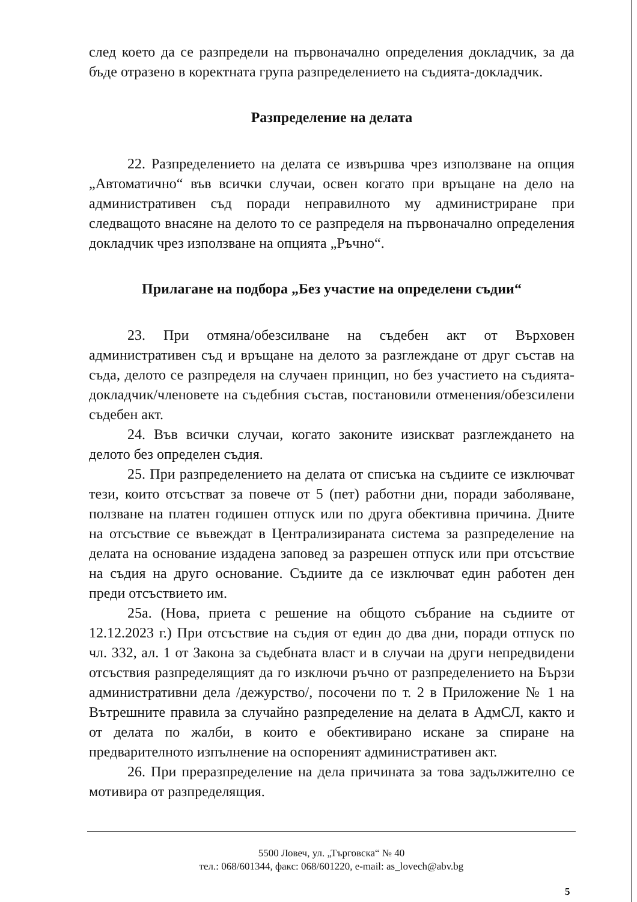след което да се разпредели на първоначално определения докладчик, за да бъде отразено в коректната група разпределението на съдията-докладчик.
Разпределение на делата
22. Разпределението на делата се извършва чрез използване на опция „Автоматично“ във всички случаи, освен когато при връщане на дело на административен съд поради неправилното му администриране при следващото внасяне на делото то се разпределя на първоначално определения докладчик чрез използване на опцията „Ръчно“.
Прилагане на подбора „Без участие на определени съдии“
23. При отмяна/обезсилване на съдебен акт от Върховен административен съд и връщане на делото за разглеждане от друг състав на съда, делото се разпределя на случаен принцип, но без участието на съдията-докладчик/членовете на съдебния състав, постановили отменения/обезсилени съдебен акт.
24. Във всички случаи, когато законите изискват разглеждането на делото без определен съдия.
25. При разпределението на делата от списъка на съдиите се изключват тези, които отсъстват за повече от 5 (пет) работни дни, поради заболяване, ползване на платен годишен отпуск или по друга обективна причина. Дните на отсъствие се въвеждат в Централизираната система за разпределение на делата на основание издадена заповед за разрешен отпуск или при отсъствие на съдия на друго основание. Съдиите да се изключват един работен ден преди отсъствието им.
25а. (Нова, приета с решение на общото събрание на съдиите от 12.12.2023 г.) При отсъствие на съдия от един до два дни, поради отпуск по чл. 332, ал. 1 от Закона за съдебната власт и в случаи на други непредвидени отсъствия разпределящият да го изключи ръчно от разпределението на Бързи административни дела /дежурство/, посочени по т. 2 в Приложение № 1 на Вътрешните правила за случайно разпределение на делата в АдмСЛ, както и от делата по жалби, в които е обективирано искане за спиране на предварителното изпълнение на оспореният административен акт.
26. При преразпределение на дела причината за това задължително се мотивира от разпределящия.
5500 Ловеч, ул. „Търговска“ № 40
тел.: 068/601344, факс: 068/601220, e-mail: as_lovech@abv.bg
5